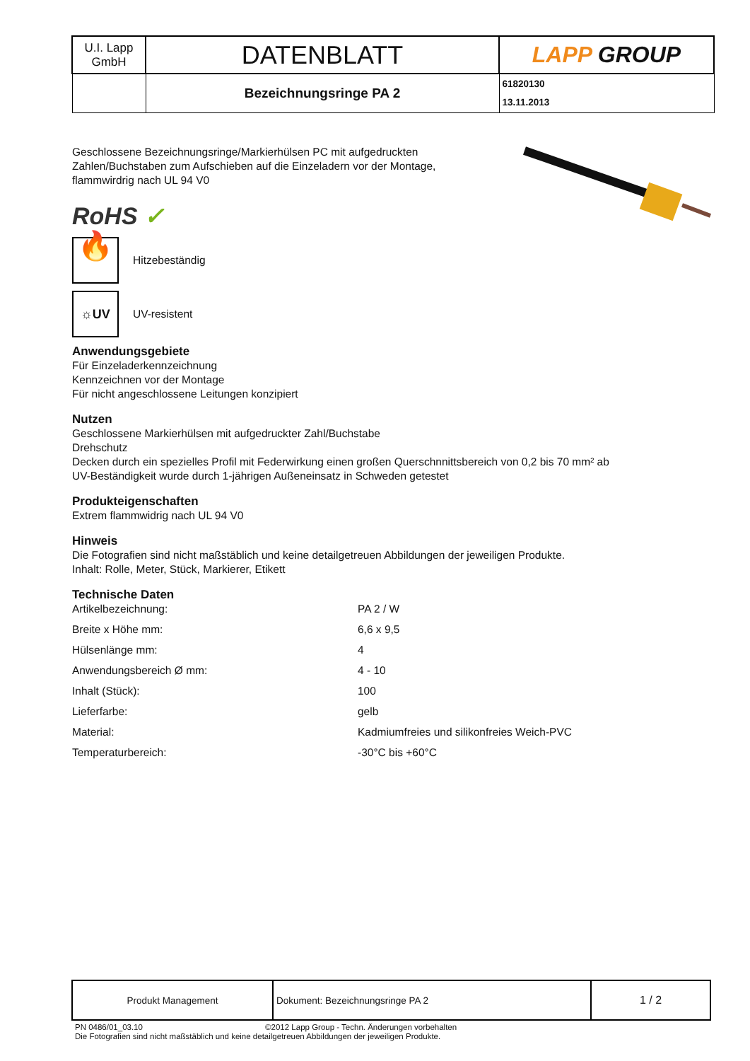| U.I. Lapp GmbH | DATENBLATT | LAPP GROUP |
| | Bezeichnungsringe PA 2 | 61820130 13.11.2013 |
Geschlossene Bezeichnungsringe/Markierhülsen PC mit aufgedruckten
Zahlen/Buchstaben zum Aufschieben auf die Einzeladern vor der Montage,
flammwirdrig nach UL 94 V0
RoHS ✓
🔥
Hitzebeständig
☼UV
UV-resistent
Anwendungsgebiete
Für Einzeladerkennzeichnung
Kennzeichnen vor der Montage
Für nicht angeschlossene Leitungen konzipiert
Nutzen
Geschlossene Markierhülsen mit aufgedruckter Zahl/Buchstabe
Drehschutz
Decken durch ein spezielles Profil mit Federwirkung einen großen Querschnnittsbereich von 0,2 bis 70 mm² ab
UV-Beständigkeit wurde durch 1-jährigen Außeneinsatz in Schweden getestet
Produkteigenschaften
Extrem flammwidrig nach UL 94 V0
Hinweis
Die Fotografien sind nicht maßstäblich und keine detailgetreuen Abbildungen der jeweiligen Produkte.
Inhalt: Rolle, Meter, Stück, Markierer, Etikett
Technische Daten
| Artikelbezeichnung: | PA 2 / W |
| Breite x Höhe mm: | 6,6 x 9,5 |
| Hülsenlänge mm: | 4 |
| Anwendungsbereich Ø mm: | 4 - 10 |
| Inhalt (Stück): | 100 |
| Lieferfarbe: | gelb |
| Material: | Kadmiumfreies und silikonfreies Weich-PVC |
| Temperaturbereich: | -30°C bis +60°C |
| Produkt Management | Dokument: Bezeichnungsringe PA 2 | 1 / 2 |
PN 0486/01_03.10 ©2012 Lapp Group - Techn. Änderungen vorbehalten
Die Fotografien sind nicht maßstäblich und keine detailgetreuen Abbildungen der jeweiligen Produkte.